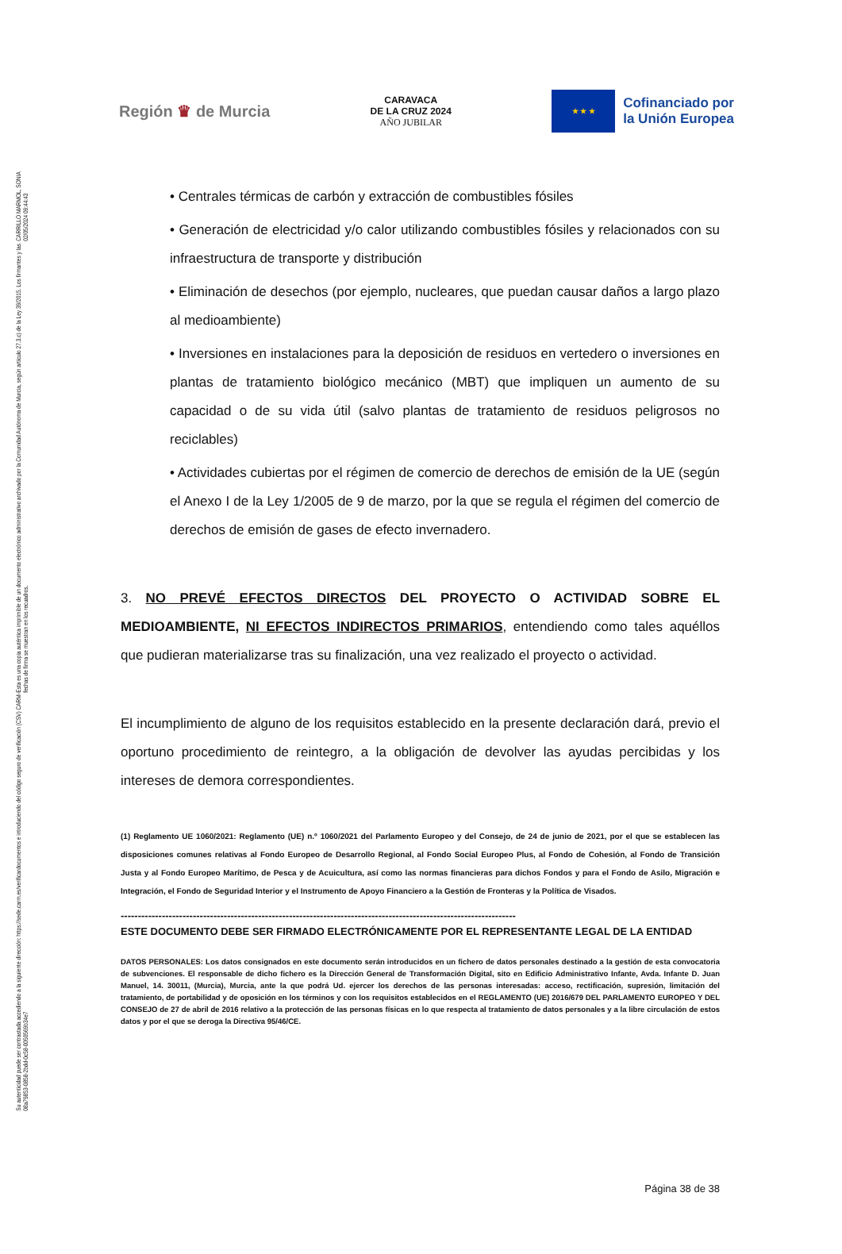CARRILLO MARMOL, SONIA 02/05/2024 09:44:43
Esta es una copia auténtica imprimible de un documento electrónico administrativo archivado por la Comunidad Autónoma de Murcia, según artículo 27.3.c) de la Ley 39/2015. Los firmantes y las fechas de firma se muestran en los recuadros.
Su autenticidad puede ser contrastada accediendo a la siguiente dirección: https://sede.carm.es/verificardocumentos e introduciendo del código seguro de verificación (CSV) CARM-08a79853-0858-2bdd-0c58-0050569b34e7
Región ♛ de Murcia
CARAVACA
DE LA CRUZ 2024
AÑO JUBILAR
★ ★ ★
Cofinanciado por
la Unión Europea
• Centrales térmicas de carbón y extracción de combustibles fósiles
• Generación de electricidad y/o calor utilizando combustibles fósiles y relacionados con su infraestructura de transporte y distribución
• Eliminación de desechos (por ejemplo, nucleares, que puedan causar daños a largo plazo al medioambiente)
• Inversiones en instalaciones para la deposición de residuos en vertedero o inversiones en plantas de tratamiento biológico mecánico (MBT) que impliquen un aumento de su capacidad o de su vida útil (salvo plantas de tratamiento de residuos peligrosos no reciclables)
• Actividades cubiertas por el régimen de comercio de derechos de emisión de la UE (según el Anexo I de la Ley 1/2005 de 9 de marzo, por la que se regula el régimen del comercio de derechos de emisión de gases de efecto invernadero.
3. NO PREVÉ EFECTOS DIRECTOS DEL PROYECTO O ACTIVIDAD SOBRE EL MEDIOAMBIENTE, NI EFECTOS INDIRECTOS PRIMARIOS, entendiendo como tales aquéllos que pudieran materializarse tras su finalización, una vez realizado el proyecto o actividad.
El incumplimiento de alguno de los requisitos establecido en la presente declaración dará, previo el oportuno procedimiento de reintegro, a la obligación de devolver las ayudas percibidas y los intereses de demora correspondientes.
(1) Reglamento UE 1060/2021: Reglamento (UE) n.º 1060/2021 del Parlamento Europeo y del Consejo, de 24 de junio de 2021, por el que se establecen las disposiciones comunes relativas al Fondo Europeo de Desarrollo Regional, al Fondo Social Europeo Plus, al Fondo de Cohesión, al Fondo de Transición Justa y al Fondo Europeo Marítimo, de Pesca y de Acuicultura, así como las normas financieras para dichos Fondos y para el Fondo de Asilo, Migración e Integración, el Fondo de Seguridad Interior y el Instrumento de Apoyo Financiero a la Gestión de Fronteras y la Política de Visados.
-------------------------------------------------------------------------------------------------------------------
ESTE DOCUMENTO DEBE SER FIRMADO ELECTRÓNICAMENTE POR EL REPRESENTANTE LEGAL DE LA ENTIDAD
DATOS PERSONALES: Los datos consignados en este documento serán introducidos en un fichero de datos personales destinado a la gestión de esta convocatoria de subvenciones. El responsable de dicho fichero es la Dirección General de Transformación Digital, sito en Edificio Administrativo Infante, Avda. Infante D. Juan Manuel, 14. 30011, (Murcia), Murcia, ante la que podrá Ud. ejercer los derechos de las personas interesadas: acceso, rectificación, supresión, limitación del tratamiento, de portabilidad y de oposición en los términos y con los requisitos establecidos en el REGLAMENTO (UE) 2016/679 DEL PARLAMENTO EUROPEO Y DEL CONSEJO de 27 de abril de 2016 relativo a la protección de las personas físicas en lo que respecta al tratamiento de datos personales y a la libre circulación de estos datos y por el que se deroga la Directiva 95/46/CE.
Página 38 de 38